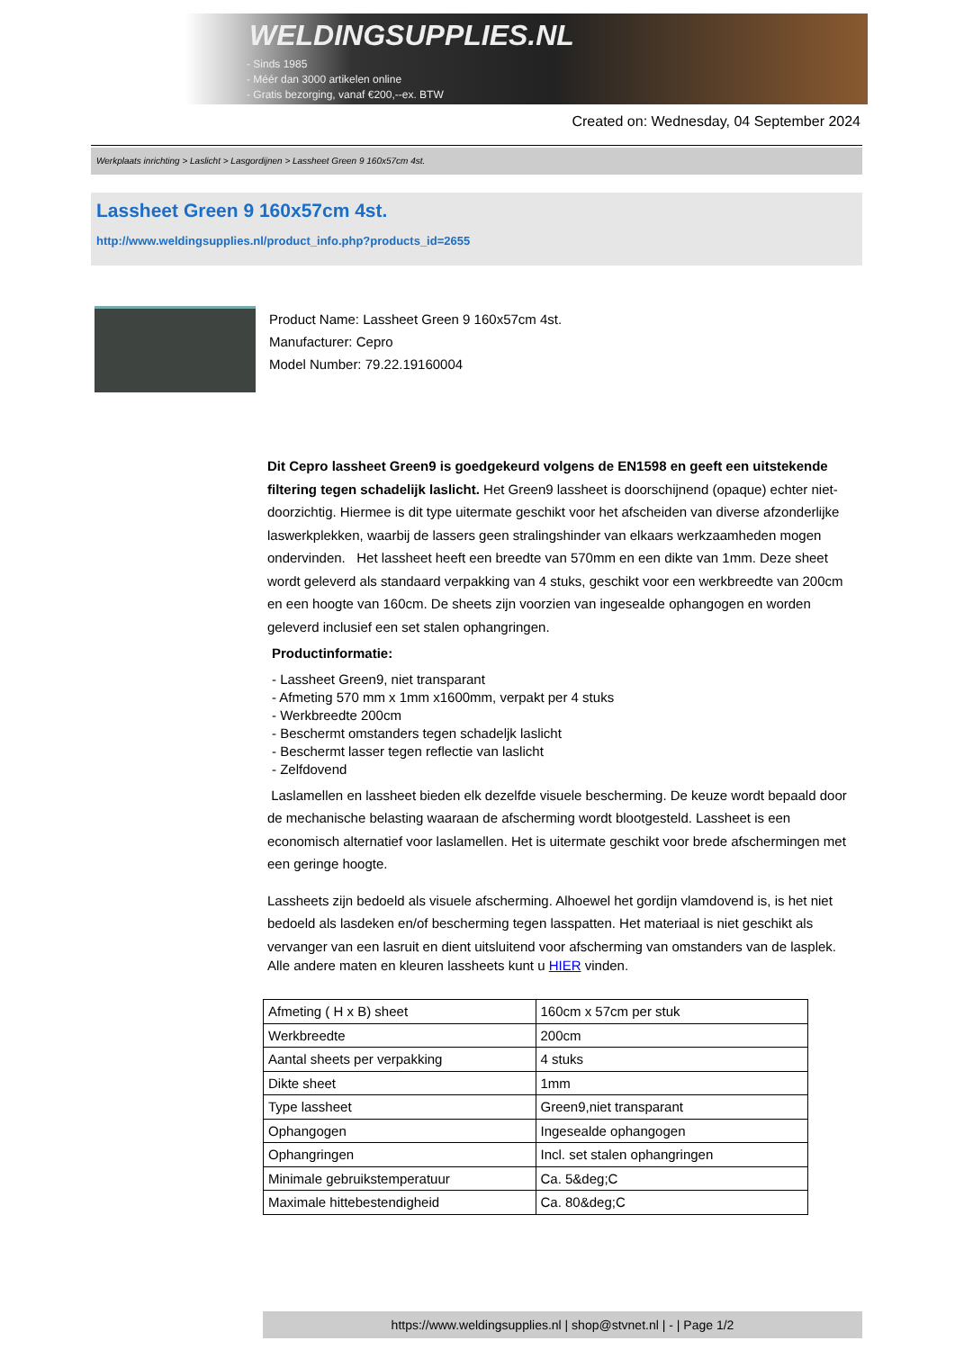WELDINGSUPPLIES.NL
- Sinds 1985
- Méér dan 3000 artikelen online
- Gratis bezorging, vanaf €200,--ex. BTW
Created on: Wednesday, 04 September 2024
Werkplaats inrichting > Laslicht > Lasgordijnen > Lassheet Green 9 160x57cm 4st.
Lassheet Green 9 160x57cm 4st.
http://www.weldingsupplies.nl/product_info.php?products_id=2655
Product Name: Lassheet Green 9 160x57cm 4st.
Manufacturer: Cepro
Model Number: 79.22.19160004
Dit Cepro lassheet Green9 is goedgekeurd volgens de EN1598 en geeft een uitstekende filtering tegen schadelijk laslicht. Het Green9 lassheet is doorschijnend (opaque) echter niet- doorzichtig. Hiermee is dit type uitermate geschikt voor het afscheiden van diverse afzonderlijke laswerkplekken, waarbij de lassers geen stralingshinder van elkaars werkzaamheden mogen ondervinden. Het lassheet heeft een breedte van 570mm en een dikte van 1mm. Deze sheet wordt geleverd als standaard verpakking van 4 stuks, geschikt voor een werkbreedte van 200cm en een hoogte van 160cm. De sheets zijn voorzien van ingesealde ophangogen en worden geleverd inclusief een set stalen ophangringen.
Productinformatie:
- Lassheet Green9, niet transparant
- Afmeting 570 mm x 1mm x1600mm, verpakt per 4 stuks
- Werkbreedte 200cm
- Beschermt omstanders tegen schadeljk laslicht
- Beschermt lasser tegen reflectie van laslicht
- Zelfdovend
Laslamellen en lassheet bieden elk dezelfde visuele bescherming. De keuze wordt bepaald door de mechanische belasting waaraan de afscherming wordt blootgesteld. Lassheet is een economisch alternatief voor laslamellen. Het is uitermate geschikt voor brede afschermingen met een geringe hoogte.
Lassheets zijn bedoeld als visuele afscherming. Alhoewel het gordijn vlamdovend is, is het niet bedoeld als lasdeken en/of bescherming tegen lasspatten. Het materiaal is niet geschikt als vervanger van een lasruit en dient uitsluitend voor afscherming van omstanders van de lasplek.
Alle andere maten en kleuren lassheets kunt u HIER vinden.
| Afmeting ( H x B) sheet | 160cm x 57cm per stuk |
| Werkbreedte | 200cm |
| Aantal sheets per verpakking | 4 stuks |
| Dikte sheet | 1mm |
| Type lassheet | Green9,niet transparant |
| Ophangogen | Ingesealde ophangogen |
| Ophangringen | Incl. set stalen ophangringen |
| Minimale gebruikstemperatuur | Ca. 5&deg;C |
| Maximale hittebestendigheid | Ca. 80&deg;C |
https://www.weldingsupplies.nl | shop@stvnet.nl | - | Page 1/2